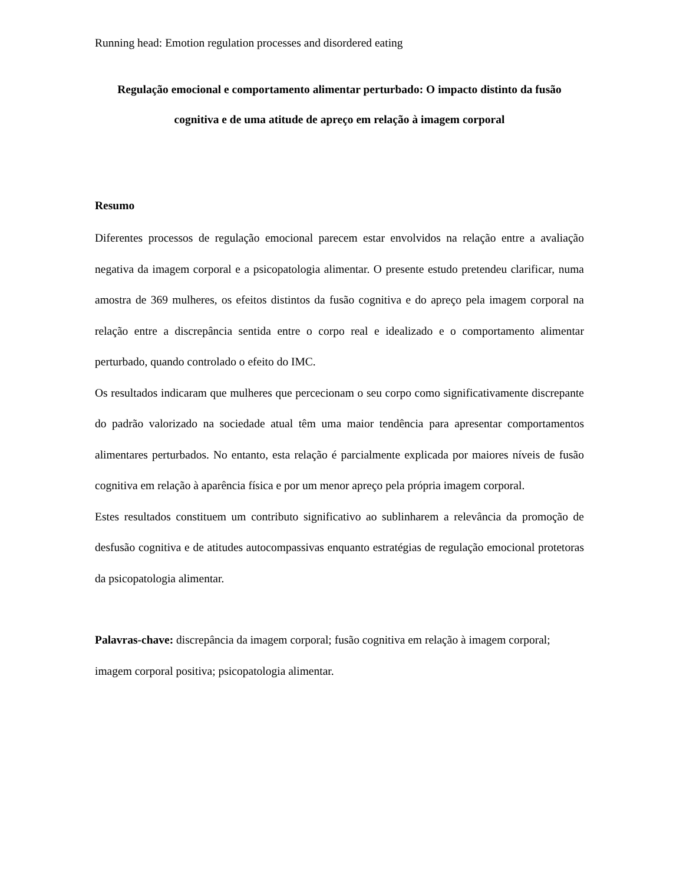Running head: Emotion regulation processes and disordered eating
Regulação emocional e comportamento alimentar perturbado: O impacto distinto da fusão cognitiva e de uma atitude de apreço em relação à imagem corporal
Resumo
Diferentes processos de regulação emocional parecem estar envolvidos na relação entre a avaliação negativa da imagem corporal e a psicopatologia alimentar. O presente estudo pretendeu clarificar, numa amostra de 369 mulheres, os efeitos distintos da fusão cognitiva e do apreço pela imagem corporal na relação entre a discrepância sentida entre o corpo real e idealizado e o comportamento alimentar perturbado, quando controlado o efeito do IMC.
Os resultados indicaram que mulheres que percecionam o seu corpo como significativamente discrepante do padrão valorizado na sociedade atual têm uma maior tendência para apresentar comportamentos alimentares perturbados. No entanto, esta relação é parcialmente explicada por maiores níveis de fusão cognitiva em relação à aparência física e por um menor apreço pela própria imagem corporal.
Estes resultados constituem um contributo significativo ao sublinharem a relevância da promoção de desfusão cognitiva e de atitudes autocompassivas enquanto estratégias de regulação emocional protetoras da psicopatologia alimentar.
Palavras-chave: discrepância da imagem corporal; fusão cognitiva em relação à imagem corporal; imagem corporal positiva; psicopatologia alimentar.